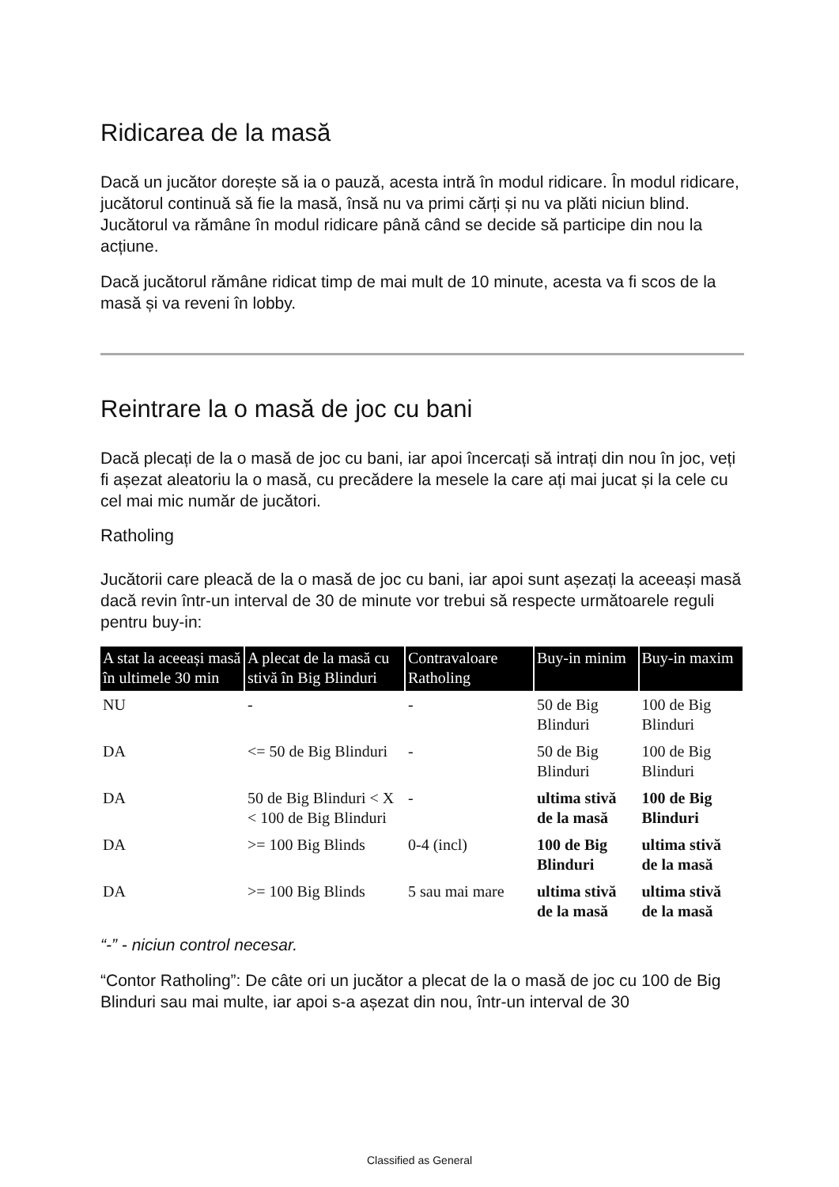Ridicarea de la masă
Dacă un jucător dorește să ia o pauză, acesta intră în modul ridicare. În modul ridicare, jucătorul continuă să fie la masă, însă nu va primi cărți și nu va plăti niciun blind. Jucătorul va rămâne în modul ridicare până când se decide să participe din nou la acțiune.
Dacă jucătorul rămâne ridicat timp de mai mult de 10 minute, acesta va fi scos de la masă și va reveni în lobby.
Reintrare la o masă de joc cu bani
Dacă plecați de la o masă de joc cu bani, iar apoi încercați să intrați din nou în joc, veți fi așezat aleatoriu la o masă, cu precădere la mesele la care ați mai jucat și la cele cu cel mai mic număr de jucători.
Ratholing
Jucătorii care pleacă de la o masă de joc cu bani, iar apoi sunt așezați la aceeași masă dacă revin într-un interval de 30 de minute vor trebui să respecte următoarele reguli pentru buy-in:
| A stat la aceeași masă în ultimele 30 min | A plecat de la masă cu stivă în Big Blinduri | Contravaloare Ratholing | Buy-in minim | Buy-in maxim |
| --- | --- | --- | --- | --- |
| NU | - | - | 50 de Big Blinduri | 100 de Big Blinduri |
| DA | <= 50 de Big Blinduri | - | 50 de Big Blinduri | 100 de Big Blinduri |
| DA | 50 de Big Blinduri < X < 100 de Big Blinduri | - | ultima stivă de la masă | 100 de Big Blinduri |
| DA | >= 100 Big Blinds | 0-4 (incl) | 100 de Big Blinduri | ultima stivă de la masă |
| DA | >= 100 Big Blinds | 5 sau mai mare | ultima stivă de la masă | ultima stivă de la masă |
“-” - niciun control necesar.
“Contor Ratholing”: De câte ori un jucător a plecat de la o masă de joc cu 100 de Big Blinduri sau mai multe, iar apoi s-a așezat din nou, într-un interval de 30
Classified as General